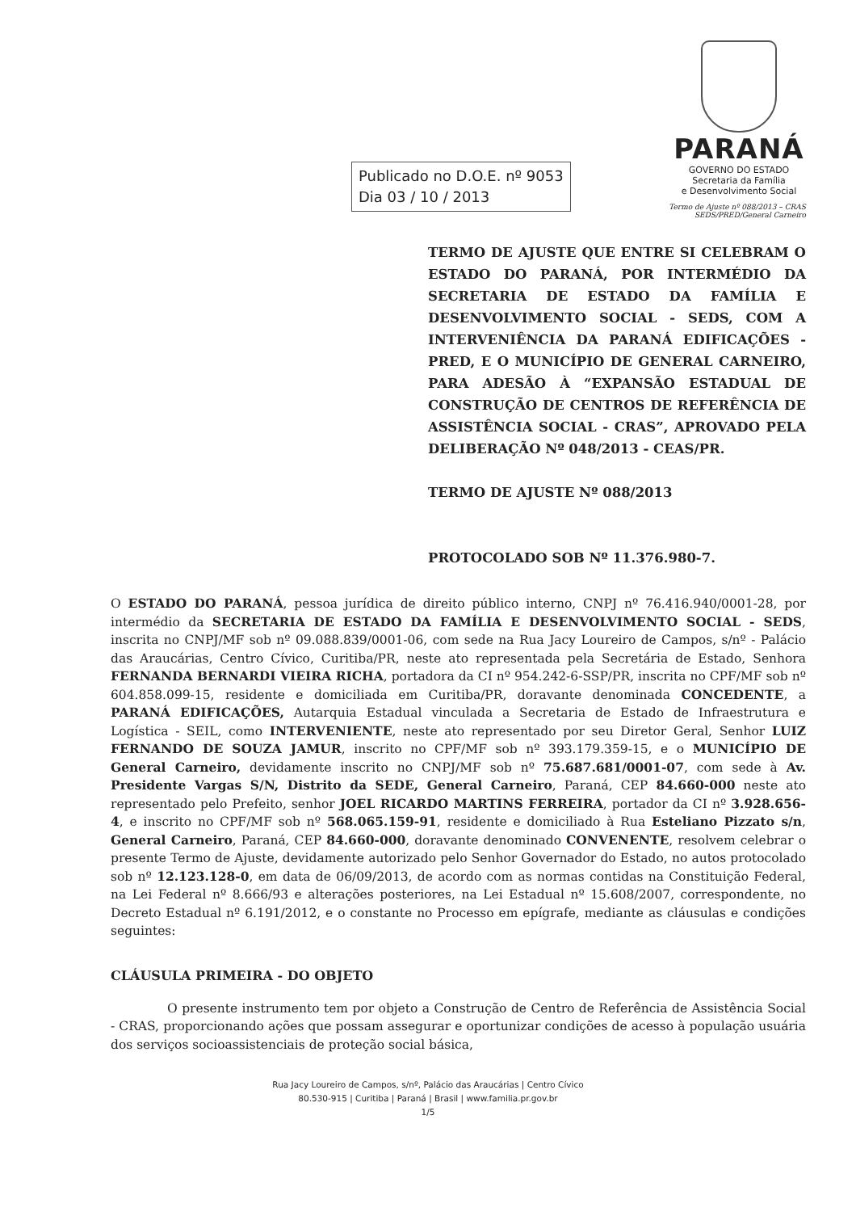PARANÁ
GOVERNO DO ESTADO
Secretaria da Família
e Desenvolvimento Social
Publicado no D.O.E. nº 9053
Dia 03 / 10 / 2013
Termo de Ajuste nº 088/2013 – CRAS
SEDS/PRED/General Carneiro
TERMO DE AJUSTE QUE ENTRE SI CELEBRAM O ESTADO DO PARANÁ, POR INTERMÉDIO DA SECRETARIA DE ESTADO DA FAMÍLIA E DESENVOLVIMENTO SOCIAL - SEDS, COM A INTERVENIÊNCIA DA PARANÁ EDIFICAÇÕES - PRED, E O MUNICÍPIO DE GENERAL CARNEIRO, PARA ADESÃO À “EXPANSÃO ESTADUAL DE CONSTRUÇÃO DE CENTROS DE REFERÊNCIA DE ASSISTÊNCIA SOCIAL - CRAS”, APROVADO PELA DELIBERAÇÃO Nº 048/2013 - CEAS/PR.
TERMO DE AJUSTE Nº 088/2013
PROTOCOLADO SOB Nº 11.376.980-7.
O ESTADO DO PARANÁ, pessoa jurídica de direito público interno, CNPJ nº 76.416.940/0001-28, por intermédio da SECRETARIA DE ESTADO DA FAMÍLIA E DESENVOLVIMENTO SOCIAL - SEDS, inscrita no CNPJ/MF sob nº 09.088.839/0001-06, com sede na Rua Jacy Loureiro de Campos, s/nº - Palácio das Araucárias, Centro Cívico, Curitiba/PR, neste ato representada pela Secretária de Estado, Senhora FERNANDA BERNARDI VIEIRA RICHA, portadora da CI nº 954.242-6-SSP/PR, inscrita no CPF/MF sob nº 604.858.099-15, residente e domiciliada em Curitiba/PR, doravante denominada CONCEDENTE, a PARANÁ EDIFICAÇÕES, Autarquia Estadual vinculada a Secretaria de Estado de Infraestrutura e Logística - SEIL, como INTERVENIENTE, neste ato representado por seu Diretor Geral, Senhor LUIZ FERNANDO DE SOUZA JAMUR, inscrito no CPF/MF sob nº 393.179.359-15, e o MUNICÍPIO DE General Carneiro, devidamente inscrito no CNPJ/MF sob nº 75.687.681/0001-07, com sede à Av. Presidente Vargas S/N, Distrito da SEDE, General Carneiro, Paraná, CEP 84.660-000 neste ato representado pelo Prefeito, senhor JOEL RICARDO MARTINS FERREIRA, portador da CI nº 3.928.656-4, e inscrito no CPF/MF sob nº 568.065.159-91, residente e domiciliado à Rua Esteliano Pizzato s/n, General Carneiro, Paraná, CEP 84.660-000, doravante denominado CONVENENTE, resolvem celebrar o presente Termo de Ajuste, devidamente autorizado pelo Senhor Governador do Estado, no autos protocolado sob nº 12.123.128-0, em data de 06/09/2013, de acordo com as normas contidas na Constituição Federal, na Lei Federal nº 8.666/93 e alterações posteriores, na Lei Estadual nº 15.608/2007, correspondente, no Decreto Estadual nº 6.191/2012, e o constante no Processo em epígrafe, mediante as cláusulas e condições seguintes:
CLÁUSULA PRIMEIRA - DO OBJETO
O presente instrumento tem por objeto a Construção de Centro de Referência de Assistência Social - CRAS, proporcionando ações que possam assegurar e oportunizar condições de acesso à população usuária dos serviços socioassistenciais de proteção social básica,
Rua Jacy Loureiro de Campos, s/nº, Palácio das Araucárias | Centro Cívico
80.530-915 | Curitiba | Paraná | Brasil | www.familia.pr.gov.br
1/5